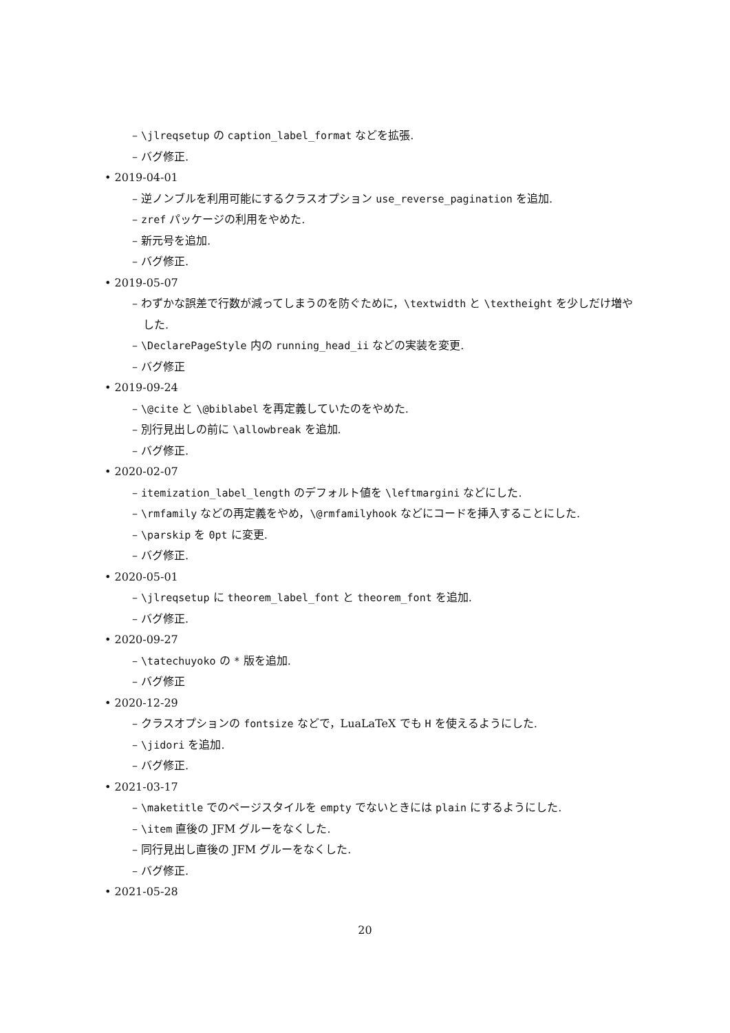– \jlreqsetup の caption_label_format などを拡張.
– バグ修正.
• 2019-04-01
– 逆ノンブルを利用可能にするクラスオプション use_reverse_pagination を追加.
– zref パッケージの利用をやめた.
– 新元号を追加.
– バグ修正.
• 2019-05-07
– わずかな誤差で行数が減ってしまうのを防ぐために，\textwidth と \textheight を少しだけ増やした.
– \DeclarePageStyle 内の running_head_ii などの実装を変更.
– バグ修正
• 2019-09-24
– \@cite と \@biblabel を再定義していたのをやめた.
– 別行見出しの前に \allowbreak を追加.
– バグ修正.
• 2020-02-07
– itemization_label_length のデフォルト値を \leftmargini などにした.
– \rmfamily などの再定義をやめ，\@rmfamilyhook などにコードを挿入することにした.
– \parskip を 0pt に変更.
– バグ修正.
• 2020-05-01
– \jlreqsetup に theorem_label_font と theorem_font を追加.
– バグ修正.
• 2020-09-27
– \tatechuyoko の * 版を追加.
– バグ修正
• 2020-12-29
– クラスオプションの fontsize などで，LuaLaTeX でも H を使えるようにした.
– \jidori を追加.
– バグ修正.
• 2021-03-17
– \maketitle でのページスタイルを empty でないときには plain にするようにした.
– \item 直後の JFM グルーをなくした.
– 同行見出し直後の JFM グルーをなくした.
– バグ修正.
• 2021-05-28
20